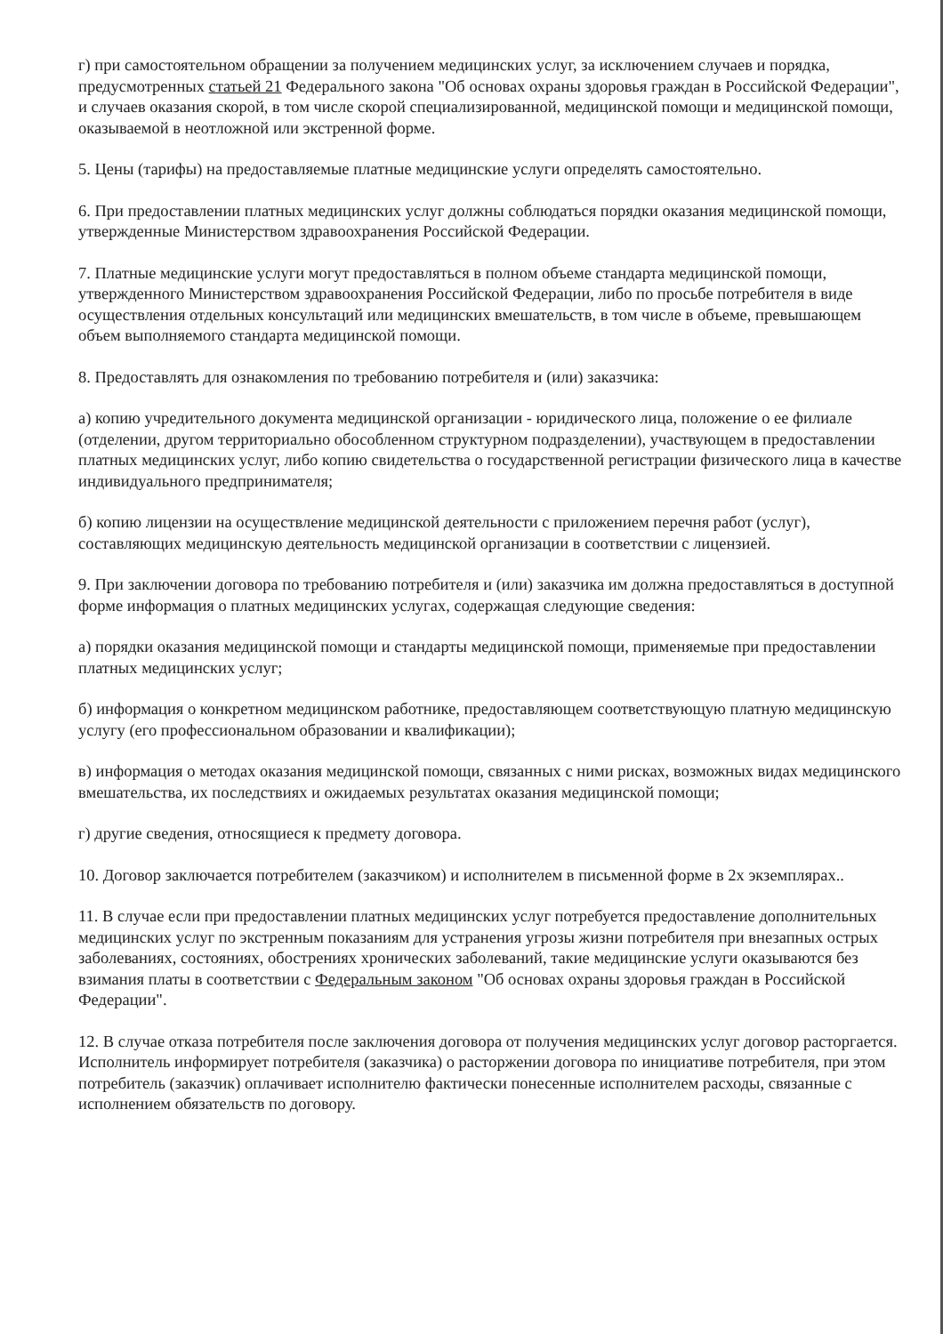г) при самостоятельном обращении за получением медицинских услуг, за исключением случаев и порядка, предусмотренных статьей 21 Федерального закона "Об основах охраны здоровья граждан в Российской Федерации", и случаев оказания скорой, в том числе скорой специализированной, медицинской помощи и медицинской помощи, оказываемой в неотложной или экстренной форме.
5. Цены (тарифы) на предоставляемые платные медицинские услуги определять самостоятельно.
6. При предоставлении платных медицинских услуг должны соблюдаться порядки оказания медицинской помощи, утвержденные Министерством здравоохранения Российской Федерации.
7. Платные медицинские услуги могут предоставляться в полном объеме стандарта медицинской помощи, утвержденного Министерством здравоохранения Российской Федерации, либо по просьбе потребителя в виде осуществления отдельных консультаций или медицинских вмешательств, в том числе в объеме, превышающем объем выполняемого стандарта медицинской помощи.
8. Предоставлять для ознакомления по требованию потребителя и (или) заказчика:
а) копию учредительного документа медицинской организации - юридического лица, положение о ее филиале (отделении, другом территориально обособленном структурном подразделении), участвующем в предоставлении платных медицинских услуг, либо копию свидетельства о государственной регистрации физического лица в качестве индивидуального предпринимателя;
б) копию лицензии на осуществление медицинской деятельности с приложением перечня работ (услуг), составляющих медицинскую деятельность медицинской организации в соответствии с лицензией.
9. При заключении договора по требованию потребителя и (или) заказчика им должна предоставляться в доступной форме информация о платных медицинских услугах, содержащая следующие сведения:
а) порядки оказания медицинской помощи и стандарты медицинской помощи, применяемые при предоставлении платных медицинских услуг;
б) информация о конкретном медицинском работнике, предоставляющем соответствующую платную медицинскую услугу (его профессиональном образовании и квалификации);
в) информация о методах оказания медицинской помощи, связанных с ними рисках, возможных видах медицинского вмешательства, их последствиях и ожидаемых результатах оказания медицинской помощи;
г) другие сведения, относящиеся к предмету договора.
10. Договор заключается потребителем (заказчиком) и исполнителем в письменной форме в 2х экземплярах..
11. В случае если при предоставлении платных медицинских услуг потребуется предоставление дополнительных медицинских услуг по экстренным показаниям для устранения угрозы жизни потребителя при внезапных острых заболеваниях, состояниях, обострениях хронических заболеваний, такие медицинские услуги оказываются без взимания платы в соответствии с Федеральным законом "Об основах охраны здоровья граждан в Российской Федерации".
12. В случае отказа потребителя после заключения договора от получения медицинских услуг договор расторгается. Исполнитель информирует потребителя (заказчика) о расторжении договора по инициативе потребителя, при этом потребитель (заказчик) оплачивает исполнителю фактически понесенные исполнителем расходы, связанные с исполнением обязательств по договору.